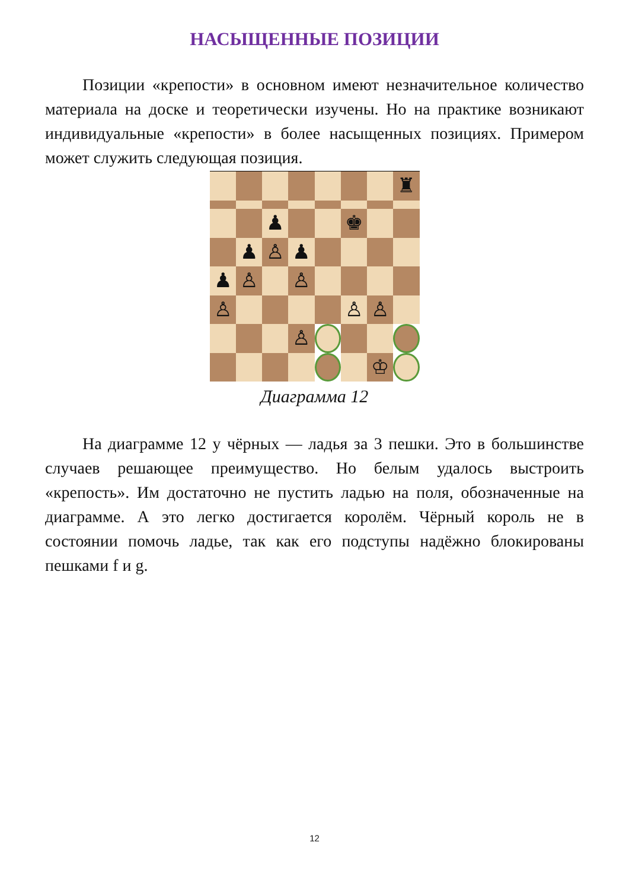НАСЫЩЕННЫЕ ПОЗИЦИИ
Позиции «крепости» в основном имеют незначительное количество материала на доске и теоретически изучены. Но на практике возникают индивидуальные «крепости» в более насыщенных позициях. Примером может служить следующая позиция.
♜
♟
♚
♟
♙
♟
♟
♙
♙
♙
♙
♙
♙
♔
Диаграмма 12
На диаграмме 12 у чёрных — ладья за 3 пешки. Это в большинстве случаев решающее преимущество. Но белым удалось выстроить «крепость». Им достаточно не пустить ладью на поля, обозначенные на диаграмме. А это легко достигается королём. Чёрный король не в состоянии помочь ладье, так как его подступы надёжно блокированы пешками f и g.
12